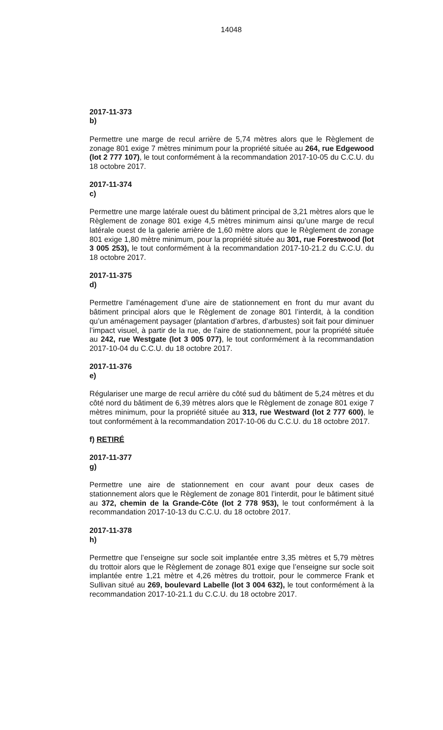14048
2017-11-373
b)
Permettre une marge de recul arrière de 5,74 mètres alors que le Règlement de zonage 801 exige 7 mètres minimum pour la propriété située au 264, rue Edgewood (lot 2 777 107), le tout conformément à la recommandation 2017-10-05 du C.C.U. du 18 octobre 2017.
2017-11-374
c)
Permettre une marge latérale ouest du bâtiment principal de 3,21 mètres alors que le Règlement de zonage 801 exige 4,5 mètres minimum ainsi qu’une marge de recul latérale ouest de la galerie arrière de 1,60 mètre alors que le Règlement de zonage 801 exige 1,80 mètre minimum, pour la propriété située au 301, rue Forestwood (lot 3 005 253), le tout conformément à la recommandation 2017-10-21.2 du C.C.U. du 18 octobre 2017.
2017-11-375
d)
Permettre l’aménagement d’une aire de stationnement en front du mur avant du bâtiment principal alors que le Règlement de zonage 801 l’interdit, à la condition qu’un aménagement paysager (plantation d’arbres, d’arbustes) soit fait pour diminuer l’impact visuel, à partir de la rue, de l’aire de stationnement, pour la propriété située au 242, rue Westgate (lot 3 005 077), le tout conformément à la recommandation 2017-10-04 du C.C.U. du 18 octobre 2017.
2017-11-376
e)
Régulariser une marge de recul arrière du côté sud du bâtiment de 5,24 mètres et du côté nord du bâtiment de 6,39 mètres alors que le Règlement de zonage 801 exige 7 mètres minimum, pour la propriété située au 313, rue Westward (lot 2 777 600), le tout conformément à la recommandation 2017-10-06 du C.C.U. du 18 octobre 2017.
f) RETIRÉ
2017-11-377
g)
Permettre une aire de stationnement en cour avant pour deux cases de stationnement alors que le Règlement de zonage 801 l’interdit, pour le bâtiment situé au 372, chemin de la Grande-Côte (lot 2 778 953), le tout conformément à la recommandation 2017-10-13 du C.C.U. du 18 octobre 2017.
2017-11-378
h)
Permettre que l’enseigne sur socle soit implantée entre 3,35 mètres et 5,79 mètres du trottoir alors que le Règlement de zonage 801 exige que l’enseigne sur socle soit implantée entre 1,21 mètre et 4,26 mètres du trottoir, pour le commerce Frank et Sullivan situé au 269, boulevard Labelle (lot 3 004 632), le tout conformément à la recommandation 2017-10-21.1 du C.C.U. du 18 octobre 2017.